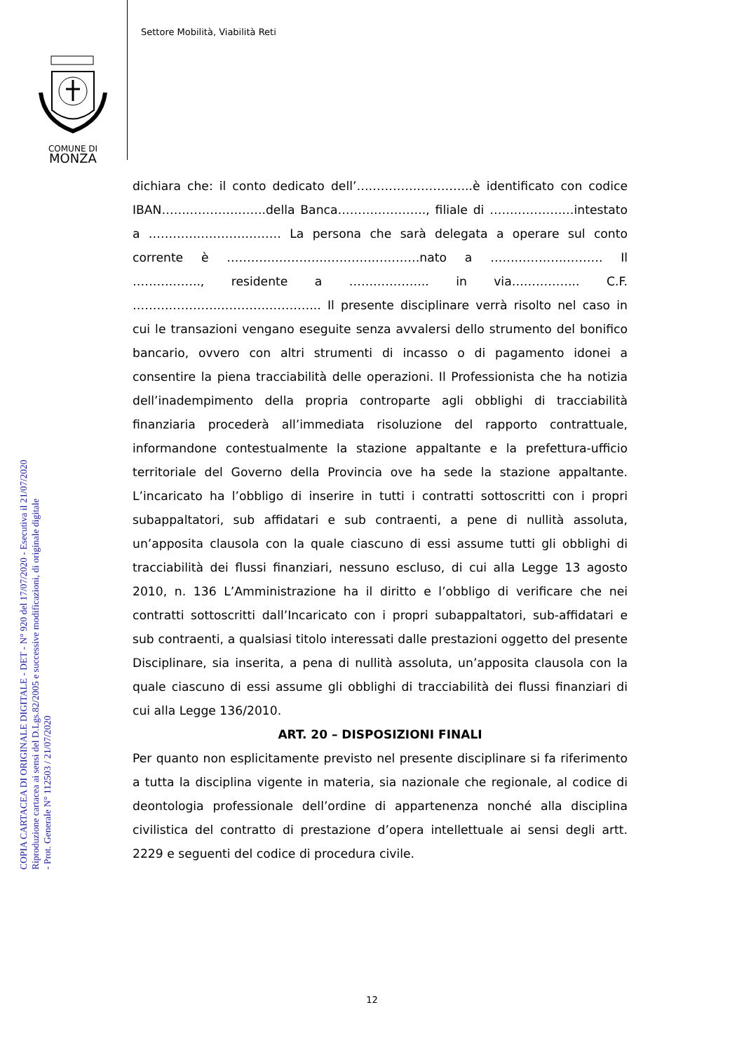Settore Mobilità, Viabilità Reti
COMUNE DI
MONZA
COPIA CARTACEA DI ORIGINALE DIGITALE - DET - N° 920 del 17/07/2020 - Esecutiva il 21/07/2020
Riproduzione cartacea ai sensi del D.Lgs.82/2005 e successive modificazioni, di originale digitale
- Prot. Generale N° 112503 / 21/07/2020
dichiara che: il conto dedicato dell’………………………..è identificato con codice IBAN……………………..della Banca…………………., filiale di …………………intestato a …………………………… La persona che sarà delegata a operare sul conto corrente è …………………………………………nato a ………………………. Il …………….., residente a ……………….. in via…………….. C.F. ……………………………………….. Il presente disciplinare verrà risolto nel caso in cui le transazioni vengano eseguite senza avvalersi dello strumento del bonifico bancario, ovvero con altri strumenti di incasso o di pagamento idonei a consentire la piena tracciabilità delle operazioni. Il Professionista che ha notizia dell’inadempimento della propria controparte agli obblighi di tracciabilità finanziaria procederà all’immediata risoluzione del rapporto contrattuale, informandone contestualmente la stazione appaltante e la prefettura-ufficio territoriale del Governo della Provincia ove ha sede la stazione appaltante. L’incaricato ha l’obbligo di inserire in tutti i contratti sottoscritti con i propri subappaltatori, sub affidatari e sub contraenti, a pene di nullità assoluta, un’apposita clausola con la quale ciascuno di essi assume tutti gli obblighi di tracciabilità dei flussi finanziari, nessuno escluso, di cui alla Legge 13 agosto 2010, n. 136 L’Amministrazione ha il diritto e l’obbligo di verificare che nei contratti sottoscritti dall’Incaricato con i propri subappaltatori, sub-affidatari e sub contraenti, a qualsiasi titolo interessati dalle prestazioni oggetto del presente Disciplinare, sia inserita, a pena di nullità assoluta, un’apposita clausola con la quale ciascuno di essi assume gli obblighi di tracciabilità dei flussi finanziari di cui alla Legge 136/2010.
ART. 20 – DISPOSIZIONI FINALI
Per quanto non esplicitamente previsto nel presente disciplinare si fa riferimento a tutta la disciplina vigente in materia, sia nazionale che regionale, al codice di deontologia professionale dell’ordine di appartenenza nonché alla disciplina civilistica del contratto di prestazione d’opera intellettuale ai sensi degli artt. 2229 e seguenti del codice di procedura civile.
12